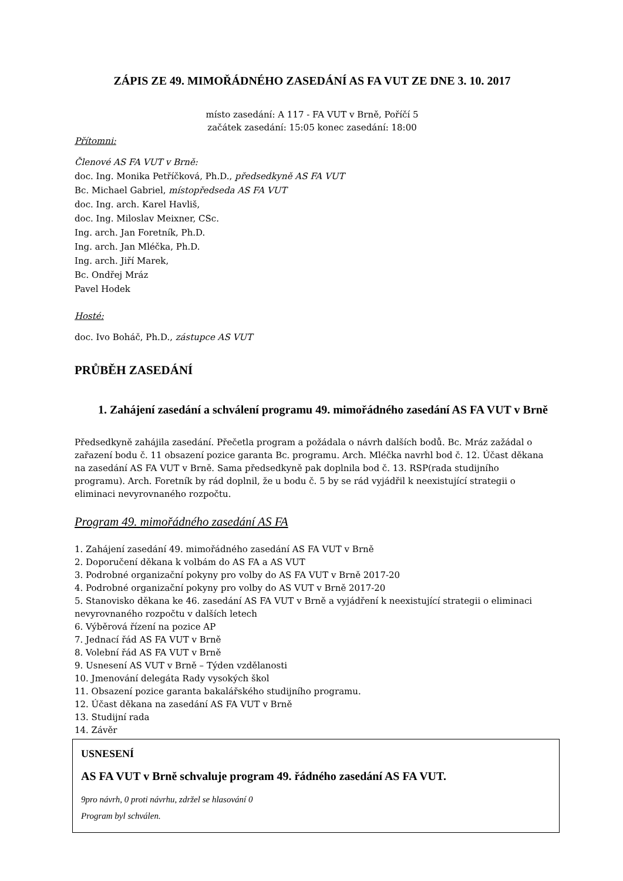ZÁPIS ZE 49. MIMOŘÁDNÉHO ZASEDÁNÍ AS FA VUT ZE DNE 3. 10. 2017
místo zasedání: A 117 - FA VUT v Brně, Poříčí 5
začátek zasedání: 15:05 konec zasedání: 18:00
Přítomni:
Členové AS FA VUT v Brně:
doc. Ing. Monika Petříčková, Ph.D., předsedkyně AS FA VUT
Bc. Michael Gabriel, místopředseda AS FA VUT
doc. Ing. arch. Karel Havliš,
doc. Ing. Miloslav Meixner, CSc.
Ing. arch. Jan Foretník, Ph.D.
Ing. arch. Jan Mléčka, Ph.D.
Ing. arch. Jiří Marek,
Bc. Ondřej Mráz
Pavel Hodek
Hosté:
doc. Ivo Boháč, Ph.D., zástupce AS VUT
PRŮBĚH ZASEDÁNÍ
1. Zahájení zasedání a schválení programu 49. mimořádného zasedání AS FA VUT v Brně
Předsedkyně zahájila zasedání. Přečetla program a požádala o návrh dalších bodů. Bc. Mráz zažádal o zařazení bodu č. 11 obsazení pozice garanta Bc. programu. Arch. Mléčka navrhl bod č. 12. Účast děkana na zasedání AS FA VUT v Brně. Sama předsedkyně pak doplnila bod č. 13. RSP(rada studijního programu). Arch. Foretník by rád doplnil, že u bodu č. 5 by se rád vyjádřil k neexistující strategii o eliminaci nevyrovnaného rozpočtu.
Program 49. mimořádného zasedání AS FA
1. Zahájení zasedání 49. mimořádného zasedání AS FA VUT v Brně
2. Doporučení děkana k volbám do AS FA a AS VUT
3. Podrobné organizační pokyny pro volby do AS FA VUT v Brně 2017-20
4. Podrobné organizační pokyny pro volby do AS VUT v Brně 2017-20
5. Stanovisko děkana ke 46. zasedání AS FA VUT v Brně a vyjádření k neexistující strategii o eliminaci nevyrovnaného rozpočtu v dalších letech
6. Výběrová řízení na pozice AP
7. Jednací řád AS FA VUT v Brně
8. Volební řád AS FA VUT v Brně
9. Usnesení AS VUT v Brně – Týden vzdělanosti
10. Jmenování delegáta Rady vysokých škol
11. Obsazení pozice garanta bakalářského studijního programu.
12. Účast děkana na zasedání AS FA VUT v Brně
13. Studijní rada
14. Závěr
USNESENÍ
AS FA VUT v Brně schvaluje program 49. řádného zasedání AS FA VUT.
9pro návrh, 0 proti návrhu, zdržel se hlasování 0
Program byl schválen.